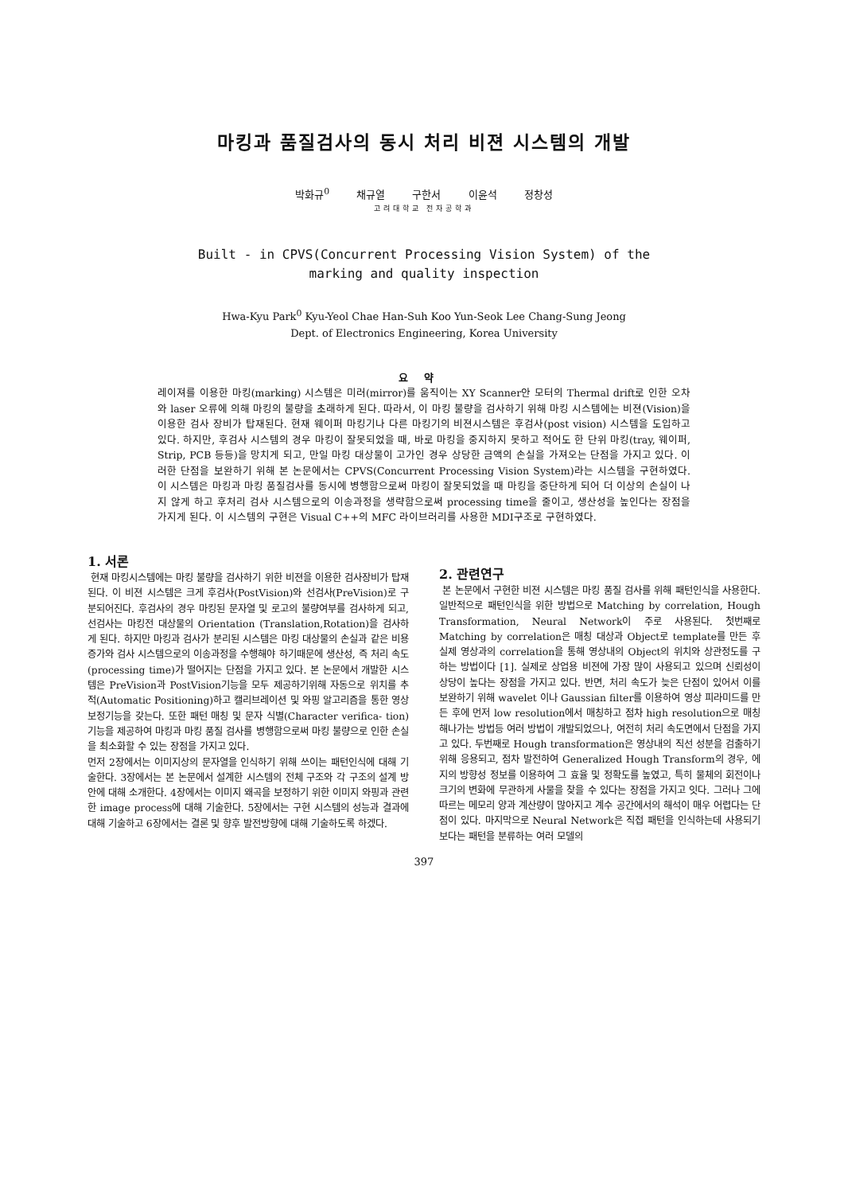마킹과 품질검사의 동시 처리 비젼 시스템의 개발
박화규<sup>0</sup> 채규열 구한서 이윤석 정창성
고려대학교 전자공학과
Built - in CPVS(Concurrent Processing Vision System) of the
marking and quality inspection
Hwa-Kyu Park<sup>0</sup> Kyu-Yeol Chae Han-Suh Koo Yun-Seok Lee Chang-Sung Jeong
Dept. of Electronics Engineering, Korea University
요약
레이져를 이용한 마킹(marking) 시스템은 미러(mirror)를 움직이는 XY Scanner안 모터의 Thermal drift로 인한 오차와 laser 오류에 의해 마킹의 불량을 초래하게 된다. 따라서, 이 마킹 불량을 검사하기 위해 마킹 시스템에는 비젼(Vision)을 이용한 검사 장비가 탑재된다. 현재 웨이퍼 마킹기나 다른 마킹기의 비젼시스템은 후검사(post vision) 시스템을 도입하고 있다. 하지만, 후검사 시스템의 경우 마킹이 잘못되었을 때, 바로 마킹을 중지하지 못하고 적어도 한 단위 마킹(tray, 웨이퍼, Strip, PCB 등등)을 망치게 되고, 만일 마킹 대상물이 고가인 경우 상당한 금액의 손실을 가져오는 단점을 가지고 있다. 이러한 단점을 보완하기 위해 본 논문에서는 CPVS(Concurrent Processing Vision System)라는 시스템을 구현하였다. 이 시스템은 마킹과 마킹 품질검사를 동시에 병행함으로써 마킹이 잘못되었을 때 마킹을 중단하게 되어 더 이상의 손실이 나지 않게 하고 후처리 검사 시스템으로의 이송과정을 생략함으로써 processing time을 줄이고, 생산성을 높인다는 장점을 가지게 된다. 이 시스템의 구현은 Visual C++의 MFC 라이브러리를 사용한 MDI구조로 구현하였다.
1. 서론
현재 마킹시스템에는 마킹 불량을 검사하기 위한 비젼을 이용한 검사장비가 탑재된다. 이 비젼 시스템은 크게 후검사(PostVision)와 선검사(PreVision)로 구분되어진다. 후검사의 경우 마킹된 문자열 및 로고의 불량여부를 검사하게 되고, 선검사는 마킹전 대상물의 Orientation (Translation,Rotation)을 검사하게 된다. 하지만 마킹과 검사가 분리된 시스템은 마킹 대상물의 손실과 같은 비용증가와 검사 시스템으로의 이송과정을 수행해야 하기때문에 생산성, 즉 처리 속도(processing time)가 떨어지는 단점을 가지고 있다. 본 논문에서 개발한 시스템은 PreVision과 PostVision기능을 모두 제공하기위해 자동으로 위치를 추적(Automatic Positioning)하고 캘리브레이션 및 와핑 알고리즘을 통한 영상보정기능을 갖는다. 또한 패턴 매칭 및 문자 식별(Character verifica- tion)기능을 제공하여 마킹과 마킹 품질 검사를 병행함으로써 마킹 불량으로 인한 손실을 최소화할 수 있는 장점을 가지고 있다.
먼저 2장에서는 이미지상의 문자열을 인식하기 위해 쓰이는 패턴인식에 대해 기술한다. 3장에서는 본 논문에서 설계한 시스템의 전체 구조와 각 구조의 설계 방안에 대해 소개한다. 4장에서는 이미지 왜곡을 보정하기 위한 이미지 와핑과 관련한 image process에 대해 기술한다. 5장에서는 구현 시스템의 성능과 결과에 대해 기술하고 6장에서는 결론 및 향후 발전방향에 대해 기술하도록 하겠다.
2. 관련연구
본 논문에서 구현한 비젼 시스템은 마킹 품질 검사를 위해 패턴인식을 사용한다. 일반적으로 패턴인식을 위한 방법으로 Matching by correlation, Hough Transformation, Neural Network이 주로 사용된다. 첫번째로 Matching by correlation은 매칭 대상과 Object로 template를 만든 후 실제 영상과의 correlation을 통해 영상내의 Object의 위치와 상관정도를 구하는 방법이다 [1]. 실제로 상업용 비젼에 가장 많이 사용되고 있으며 신뢰성이 상당이 높다는 장점을 가지고 있다. 반면, 처리 속도가 늦은 단점이 있어서 이를 보완하기 위해 wavelet 이나 Gaussian filter를 이용하여 영상 피라미드를 만든 후에 먼저 low resolution에서 매칭하고 점차 high resolution으로 매칭해나가는 방법등 여러 방법이 개발되었으나, 여전히 처리 속도면에서 단점을 가지고 있다. 두번째로 Hough transformation은 영상내의 직선 성분을 검출하기 위해 응용되고, 점차 발전하여 Generalized Hough Transform의 경우, 에지의 방향성 정보를 이용하여 그 효율 및 정확도를 높였고, 특히 물체의 회전이나 크기의 변화에 무관하게 사물을 찾을 수 있다는 장점을 가지고 잇다. 그러나 그에 따르는 메모리 양과 계산량이 많아지고 계수 공간에서의 해석이 매우 어렵다는 단점이 있다. 마지막으로 Neural Network은 직접 패턴을 인식하는데 사용되기 보다는 패턴을 분류하는 여러 모델의
397